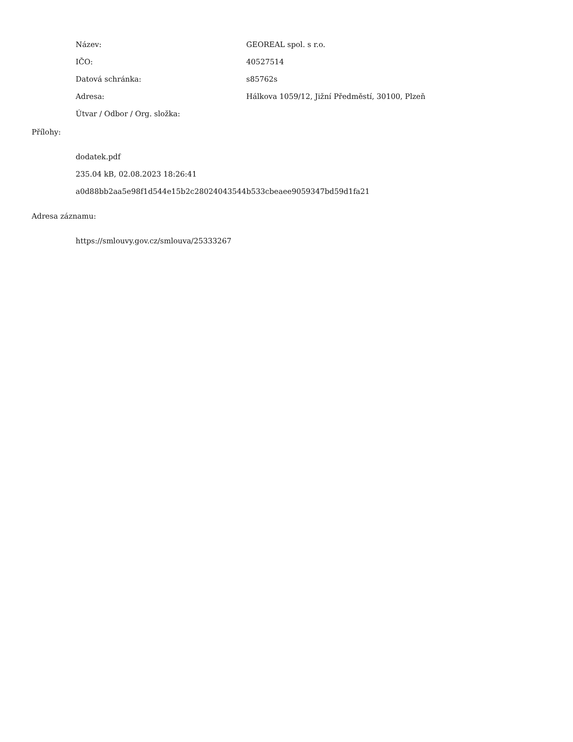Název: GEOREAL spol. s r.o.
IČO: 40527514
Datová schránka: s85762s
Adresa: Hálkova 1059/12, Jižní Předměstí, 30100, Plzeň
Útvar / Odbor / Org. složka:
Přílohy:
dodatek.pdf
235.04 kB, 02.08.2023 18:26:41
a0d88bb2aa5e98f1d544e15b2c28024043544b533cbeaee9059347bd59d1fa21
Adresa záznamu:
https://smlouvy.gov.cz/smlouva/25333267